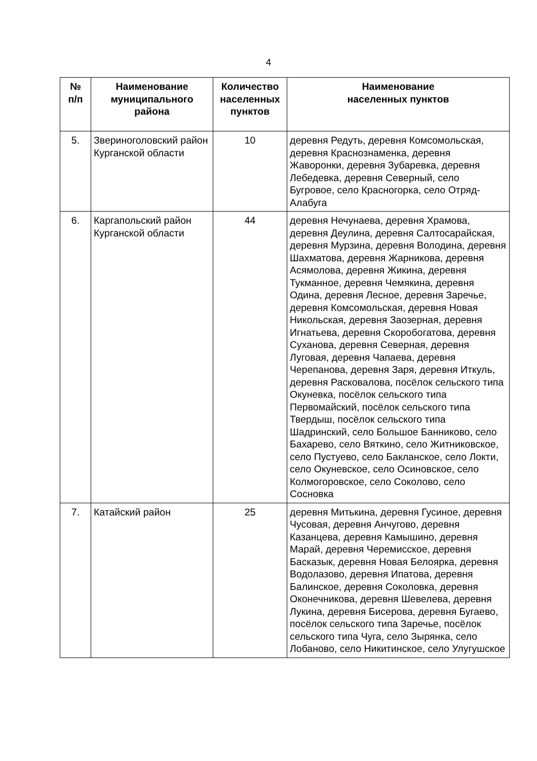4
| № п/п | Наименование муниципального района | Количество населенных пунктов | Наименование населенных пунктов |
| --- | --- | --- | --- |
| 5. | Звериноголовский район Курганской области | 10 | деревня Редуть, деревня Комсомольская, деревня Краснознаменка, деревня Жаворонки, деревня Зубаревка, деревня Лебедевка, деревня Северный, село Бугровое, село Красногорка, село Отряд-Алабуга |
| 6. | Каргапольский район Курганской области | 44 | деревня Нечунаева, деревня Храмова, деревня Деулина, деревня Салтосарайская, деревня Мурзина, деревня Володина, деревня Шахматова, деревня Жарникова, деревня Асямолова, деревня Жикина, деревня Тукманное, деревня Чемякина, деревня Одина, деревня Лесное, деревня Заречье, деревня Комсомольская, деревня Новая Никольская, деревня Заозерная, деревня Игнатьева, деревня Скоробогатова, деревня Суханова, деревня Северная, деревня Луговая, деревня Чапаева, деревня Черепанова, деревня Заря, деревня Иткуль, деревня Расковалова, посёлок сельского типа Окуневка, посёлок сельского типа Первомайский, посёлок сельского типа Твердыш, посёлок сельского типа Шадринский, село Большое Банниково, село Бахарево, село Вяткино, село Житниковское, село Пустуево, село Бакланское, село Локти, село Окуневское, село Осиновское, село Колмогоровское, село Соколово, село Сосновка |
| 7. | Катайский район | 25 | деревня Митькина, деревня Гусиное, деревня Чусовая, деревня Анчугово, деревня Казанцева, деревня Камышино, деревня Марай, деревня Черемисское, деревня Басказык, деревня Новая Белоярка, деревня Водолазово, деревня Ипатова, деревня Балинское, деревня Соколовка, деревня Оконечникова, деревня Шевелева, деревня Лукина, деревня Бисерова, деревня Бугаево, посёлок сельского типа Заречье, посёлок сельского типа Чуга, село Зырянка, село Лобаново, село Никитинское, село Улугушское |